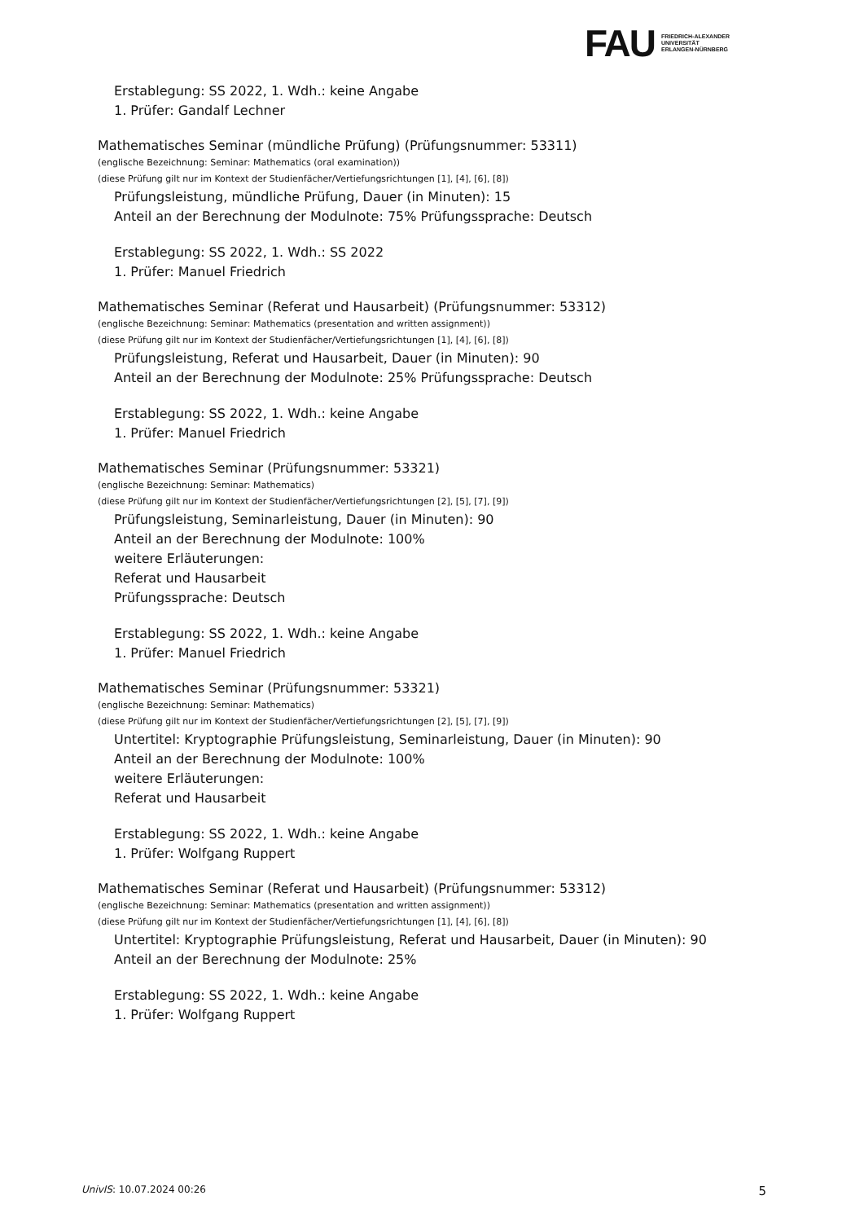FAU
FRIEDRICH-ALEXANDER
UNIVERSITÄT
ERLANGEN-NÜRNBERG
Erstablegung: SS 2022, 1. Wdh.: keine Angabe
1. Prüfer: Gandalf Lechner
Mathematisches Seminar (mündliche Prüfung) (Prüfungsnummer: 53311)
(englische Bezeichnung: Seminar: Mathematics (oral examination))
(diese Prüfung gilt nur im Kontext der Studienfächer/Vertiefungsrichtungen [1], [4], [6], [8])
Prüfungsleistung, mündliche Prüfung, Dauer (in Minuten): 15
Anteil an der Berechnung der Modulnote: 75% Prüfungssprache: Deutsch
Erstablegung: SS 2022, 1. Wdh.: SS 2022
1. Prüfer: Manuel Friedrich
Mathematisches Seminar (Referat und Hausarbeit) (Prüfungsnummer: 53312)
(englische Bezeichnung: Seminar: Mathematics (presentation and written assignment))
(diese Prüfung gilt nur im Kontext der Studienfächer/Vertiefungsrichtungen [1], [4], [6], [8])
Prüfungsleistung, Referat und Hausarbeit, Dauer (in Minuten): 90
Anteil an der Berechnung der Modulnote: 25% Prüfungssprache: Deutsch
Erstablegung: SS 2022, 1. Wdh.: keine Angabe
1. Prüfer: Manuel Friedrich
Mathematisches Seminar (Prüfungsnummer: 53321)
(englische Bezeichnung: Seminar: Mathematics)
(diese Prüfung gilt nur im Kontext der Studienfächer/Vertiefungsrichtungen [2], [5], [7], [9])
Prüfungsleistung, Seminarleistung, Dauer (in Minuten): 90
Anteil an der Berechnung der Modulnote: 100%
weitere Erläuterungen:
Referat und Hausarbeit
Prüfungssprache: Deutsch
Erstablegung: SS 2022, 1. Wdh.: keine Angabe
1. Prüfer: Manuel Friedrich
Mathematisches Seminar (Prüfungsnummer: 53321)
(englische Bezeichnung: Seminar: Mathematics)
(diese Prüfung gilt nur im Kontext der Studienfächer/Vertiefungsrichtungen [2], [5], [7], [9])
Untertitel: Kryptographie Prüfungsleistung, Seminarleistung, Dauer (in Minuten): 90
Anteil an der Berechnung der Modulnote: 100%
weitere Erläuterungen:
Referat und Hausarbeit
Erstablegung: SS 2022, 1. Wdh.: keine Angabe
1. Prüfer: Wolfgang Ruppert
Mathematisches Seminar (Referat und Hausarbeit) (Prüfungsnummer: 53312)
(englische Bezeichnung: Seminar: Mathematics (presentation and written assignment))
(diese Prüfung gilt nur im Kontext der Studienfächer/Vertiefungsrichtungen [1], [4], [6], [8])
Untertitel: Kryptographie Prüfungsleistung, Referat und Hausarbeit, Dauer (in Minuten): 90
Anteil an der Berechnung der Modulnote: 25%
Erstablegung: SS 2022, 1. Wdh.: keine Angabe
1. Prüfer: Wolfgang Ruppert
UnivIS: 10.07.2024 00:26 5